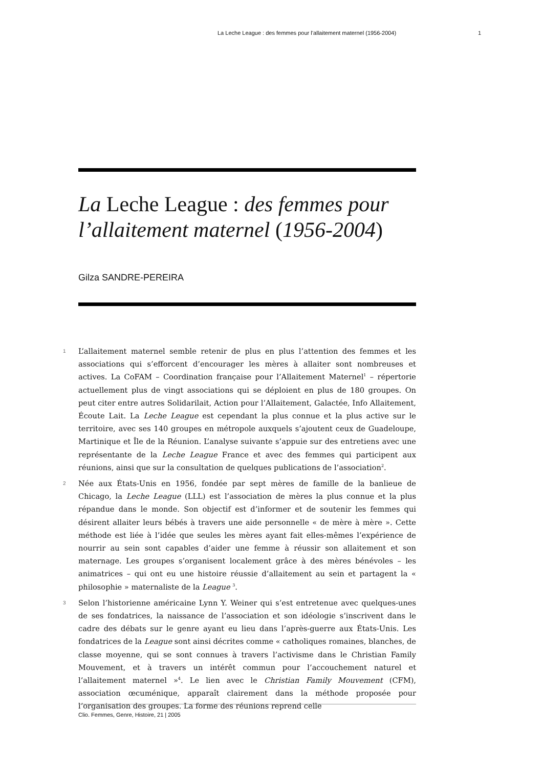La Leche League : des femmes pour l’allaitement maternel (1956-2004) 1
La Leche League : des femmes pour l’allaitement maternel (1956-2004)
Gilza SANDRE-PEREIRA
1
L’allaitement maternel semble retenir de plus en plus l’attention des femmes et les associations qui s’efforcent d’encourager les mères à allaiter sont nombreuses et actives. La CoFAM – Coordination française pour l’Allaitement Maternel<sup>1</sup> – répertorie actuellement plus de vingt associations qui se déploient en plus de 180 groupes. On peut citer entre autres Solidarilait, Action pour l’Allaitement, Galactée, Info Allaitement, Écoute Lait. La Leche League est cependant la plus connue et la plus active sur le territoire, avec ses 140 groupes en métropole auxquels s’ajoutent ceux de Guadeloupe, Martinique et Île de la Réunion. L’analyse suivante s’appuie sur des entretiens avec une représentante de la Leche League France et avec des femmes qui participent aux réunions, ainsi que sur la consultation de quelques publications de l’association<sup>2</sup>.
2
Née aux États-Unis en 1956, fondée par sept mères de famille de la banlieue de Chicago, la Leche League (LLL) est l’association de mères la plus connue et la plus répandue dans le monde. Son objectif est d’informer et de soutenir les femmes qui désirent allaiter leurs bébés à travers une aide personnelle « de mère à mère ». Cette méthode est liée à l’idée que seules les mères ayant fait elles-mêmes l’expérience de nourrir au sein sont capables d’aider une femme à réussir son allaitement et son maternage. Les groupes s’organisent localement grâce à des mères bénévoles – les animatrices – qui ont eu une histoire réussie d’allaitement au sein et partagent la « philosophie » maternaliste de la League <sup>3</sup>.
3
Selon l’historienne américaine Lynn Y. Weiner qui s’est entretenue avec quelques-unes de ses fondatrices, la naissance de l’association et son idéologie s’inscrivent dans le cadre des débats sur le genre ayant eu lieu dans l’après-guerre aux États-Unis. Les fondatrices de la League sont ainsi décrites comme « catholiques romaines, blanches, de classe moyenne, qui se sont connues à travers l’activisme dans le Christian Family Mouvement, et à travers un intérêt commun pour l’accouchement naturel et l’allaitement maternel »<sup>4</sup>. Le lien avec le Christian Family Mouvement (CFM), association œcuménique, apparaît clairement dans la méthode proposée pour l’organisation des groupes. La forme des réunions reprend celle
Clio. Femmes, Genre, Histoire, 21 | 2005